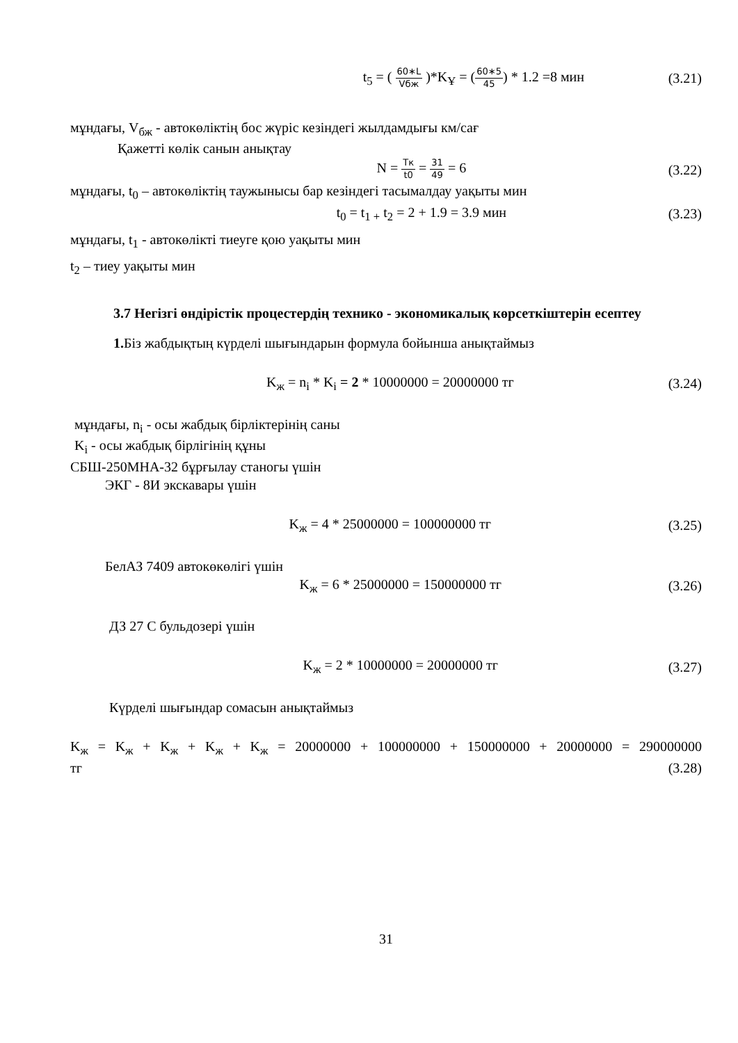t<sub>5</sub> = ( 60∗L Vбж )*K<sub>Ұ</sub> = (60∗5 45) * 1.2 =8 мин
(3.21)
мұндағы, V<sub>бж</sub> - автокөліктің бос жүріс кезіндегі жылдамдығы км/сағ
Қажетті көлік санын анықтау
N = Тк t0 = 31 49 = 6 (3.22)
мұндағы, t<sub>0</sub> – автокөліктің таужынысы бар кезіндегі тасымалдау уақыты мин
t<sub>0</sub> = t<sub>1 +</sub> t<sub>2</sub> = 2 + 1.9 = 3.9 мин
(3.23)
мұндағы, t<sub>1</sub> - автокөлікті тиеуге қою уақыты мин
t<sub>2</sub> – тиеу уақыты мин
3.7 Негізгі өндірістік процестердің технико - экономикалық көрсеткіштерін есептеу
1. Біз жабдықтың күрделі шығындарын формула бойынша анықтаймыз
K<sub>ж</sub> = n<sub>i</sub> * K<sub>i</sub> = 2 * 10000000 = 20000000 тг
(3.24)
мұндағы, n<sub>i</sub> - осы жабдық бірліктерінің саны
K<sub>i</sub> - осы жабдық бірлігінің құны
СБШ-250МНА-32 бұрғылау станогы үшін
ЭКГ - 8И экскавары үшін
K<sub>ж</sub> = 4 * 25000000 = 100000000 тг
(3.25)
БелАЗ 7409 автокөкөлігі үшін
K<sub>ж</sub> = 6 * 25000000 = 150000000 тг
(3.26)
ДЗ 27 С бульдозері үшін
K<sub>ж</sub> = 2 * 10000000 = 20000000 тг
(3.27)
Күрделі шығындар сомасын анықтаймыз
K<sub>ж</sub> = K<sub>ж</sub> + K<sub>ж</sub> + K<sub>ж</sub> + K<sub>ж</sub> = 20000000 + 100000000 + 150000000 + 20000000 = 290000000
тг (3.28)
31